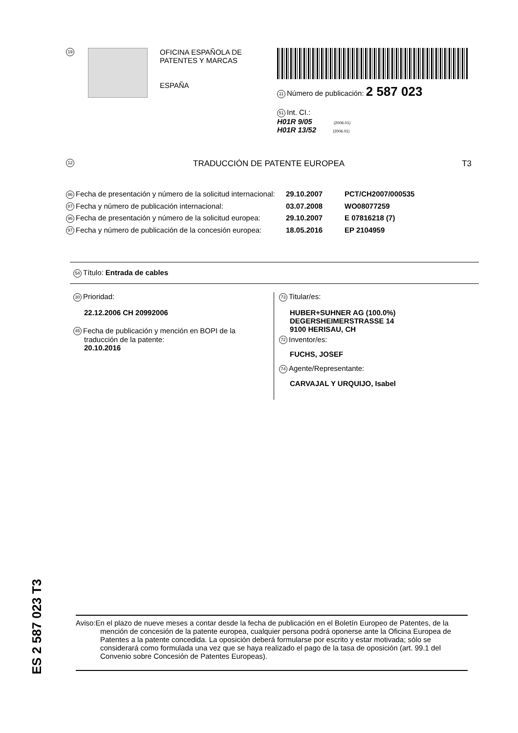19
OFICINA ESPAÑOLA DE
PATENTES Y MARCAS
ESPAÑA
11 Número de publicación: 2 587 023
51 Int. CI.:
H01R 9/05 (2006.01)
H01R 13/52 (2006.01)
12 TRADUCCIÓN DE PATENTE EUROPEA T3
86 Fecha de presentación y número de la solicitud internacional: 29.10.2007 PCT/CH2007/000535
87 Fecha y número de publicación internacional: 03.07.2008 WO08077259
96 Fecha de presentación y número de la solicitud europea: 29.10.2007 E 07816218 (7)
97 Fecha y número de publicación de la concesión europea: 18.05.2016 EP 2104959
54 Título: Entrada de cables
30 Prioridad:
22.12.2006 CH 20992006
45 Fecha de publicación y mención en BOPI de la
traducción de la patente:
20.10.2016
73 Titular/es:
HUBER+SUHNER AG (100.0%)
DEGERSHEIMERSTRASSE 14
9100 HERISAU, CH
72 Inventor/es:
FUCHS, JOSEF
74 Agente/Representante:
CARVAJAL Y URQUIJO, Isabel
ES 2 587 023 T3
Aviso:En el plazo de nueve meses a contar desde la fecha de publicación en el Boletín Europeo de Patentes, de la mención de concesión de la patente europea, cualquier persona podrá oponerse ante la Oficina Europea de Patentes a la patente concedida. La oposición deberá formularse por escrito y estar motivada; sólo se considerará como formulada una vez que se haya realizado el pago de la tasa de oposición (art. 99.1 del Convenio sobre Concesión de Patentes Europeas).